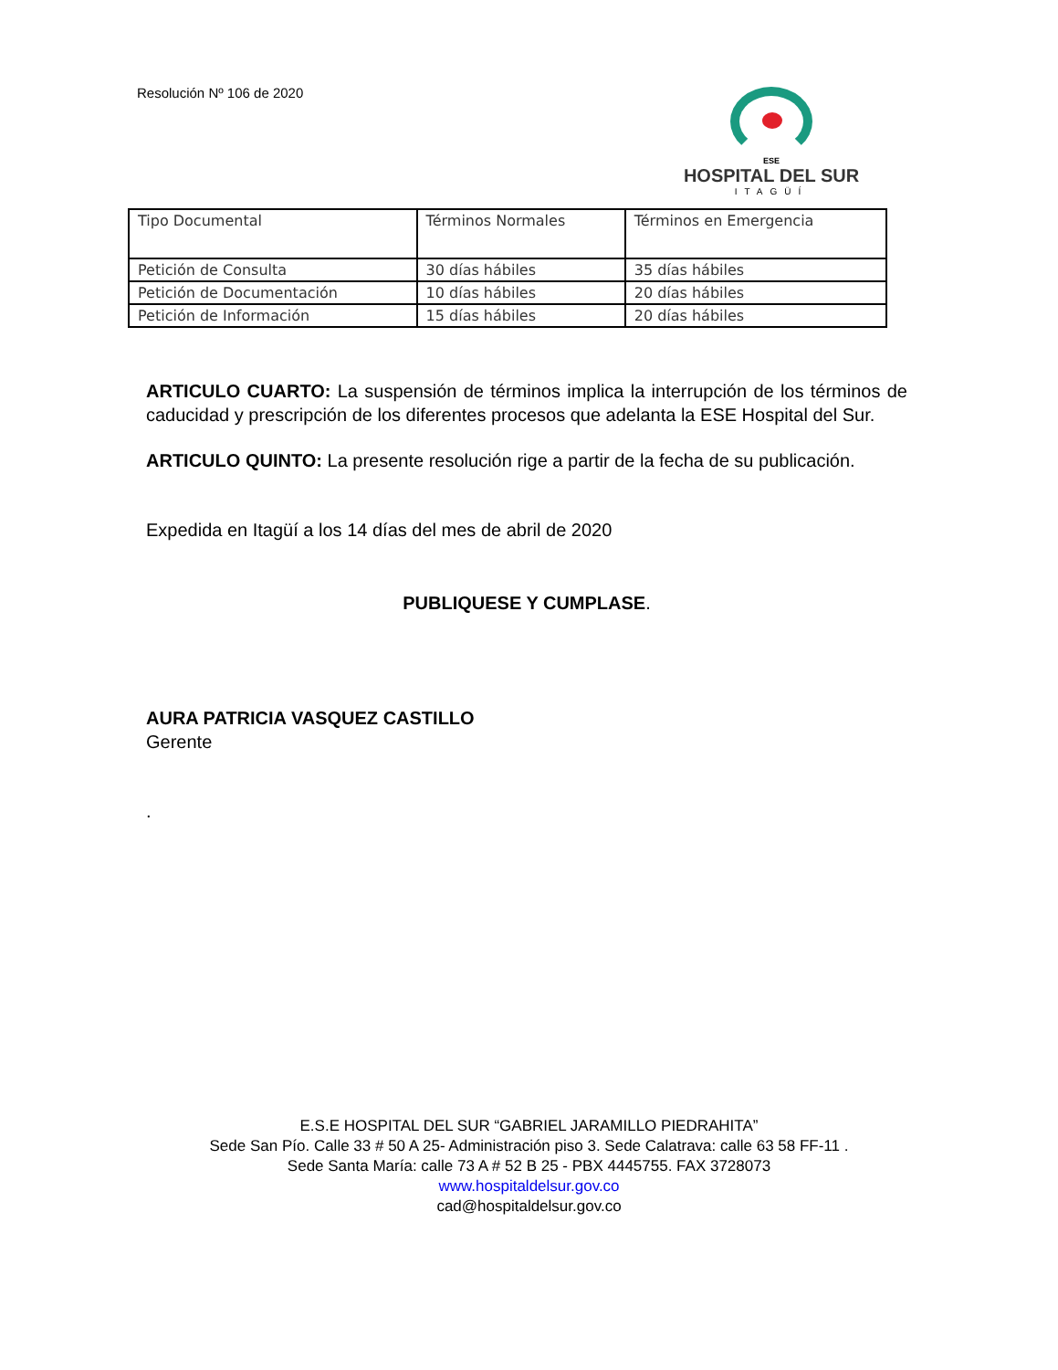Resolución Nº 106 de 2020
ESE
HOSPITAL DEL SUR
ITAGÜÍ
| Tipo Documental | Términos Normales | Términos en Emergencia |
| Petición de Consulta | 30 días hábiles | 35 días hábiles |
| Petición de Documentación | 10 días hábiles | 20 días hábiles |
| Petición de Información | 15 días hábiles | 20 días hábiles |
ARTICULO CUARTO: La suspensión de términos implica la interrupción de los términos de caducidad y prescripción de los diferentes procesos que adelanta la ESE Hospital del Sur.
ARTICULO QUINTO: La presente resolución rige a partir de la fecha de su publicación.
Expedida en Itagüí a los 14 días del mes de abril de 2020
PUBLIQUESE Y CUMPLASE.
AURA PATRICIA VASQUEZ CASTILLO
Gerente
.
E.S.E HOSPITAL DEL SUR “GABRIEL JARAMILLO PIEDRAHITA”
Sede San Pío. Calle 33 # 50 A 25- Administración piso 3. Sede Calatrava: calle 63 58 FF-11 .
Sede Santa María: calle 73 A # 52 B 25 - PBX 4445755. FAX 3728073
www.hospitaldelsur.gov.co
cad@hospitaldelsur.gov.co